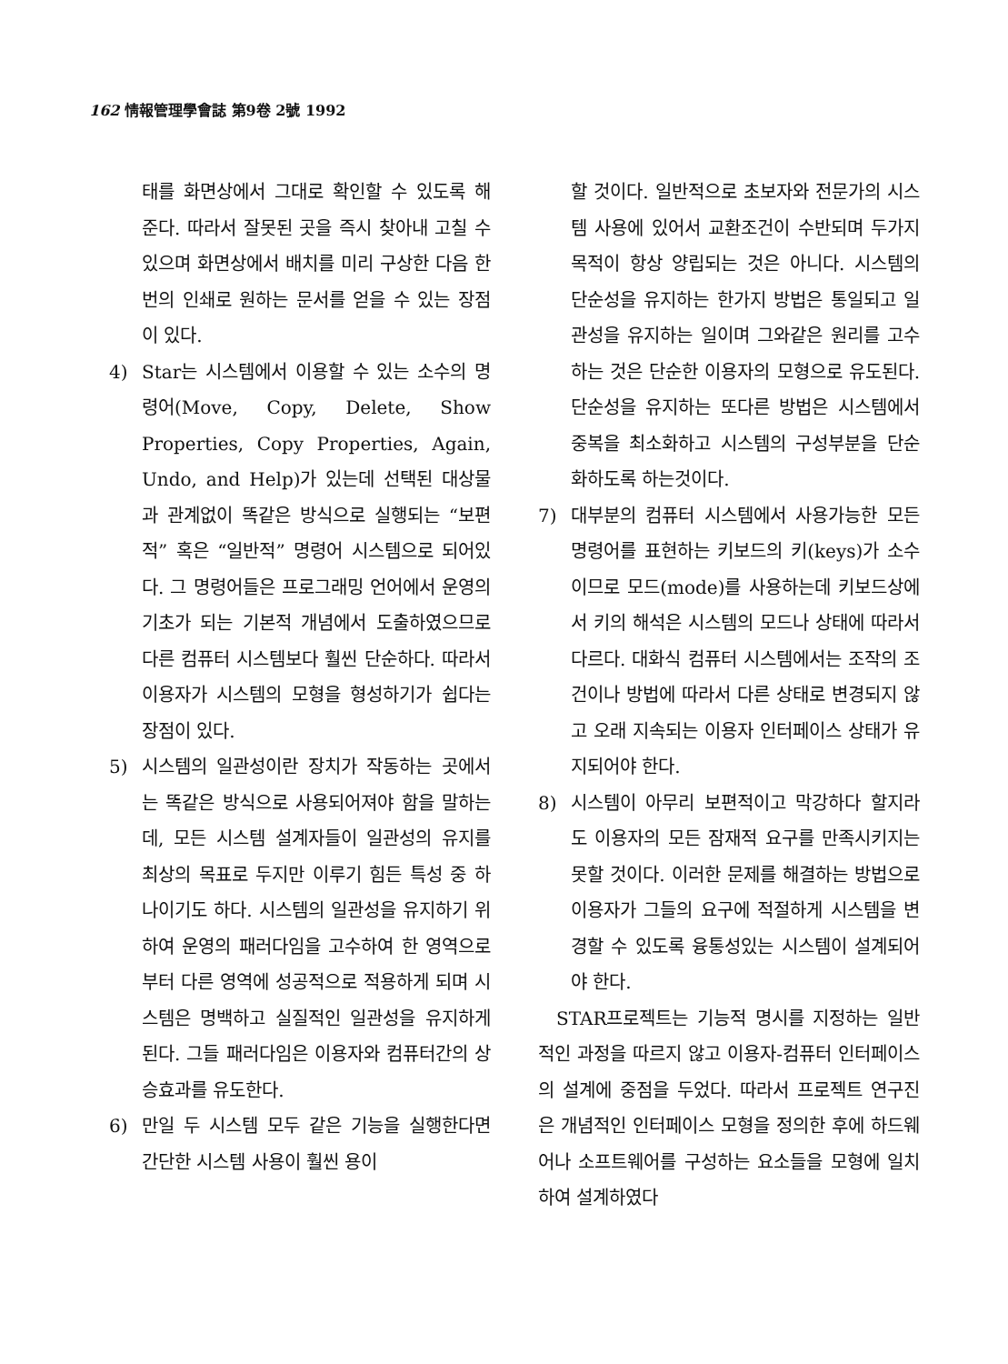162 情報管理學會誌 第9卷 2號 1992
태를 화면상에서 그대로 확인할 수 있도록 해 준다. 따라서 잘못된 곳을 즉시 찾아내 고칠 수 있으며 화면상에서 배치를 미리 구상한 다음 한번의 인쇄로 원하는 문서를 얻을 수 있는 장점이 있다.
4) Star는 시스템에서 이용할 수 있는 소수의 명령어(Move, Copy, Delete, Show Properties, Copy Properties, Again, Undo, and Help)가 있는데 선택된 대상물과 관계없이 똑같은 방식으로 실행되는 “보편적” 혹은 “일반적” 명령어 시스템으로 되어있다. 그 명령어들은 프로그래밍 언어에서 운영의 기초가 되는 기본적 개념에서 도출하였으므로 다른 컴퓨터 시스템보다 훨씬 단순하다. 따라서 이용자가 시스템의 모형을 형성하기가 쉽다는 장점이 있다.
5) 시스템의 일관성이란 장치가 작동하는 곳에서는 똑같은 방식으로 사용되어져야 함을 말하는데, 모든 시스템 설계자들이 일관성의 유지를 최상의 목표로 두지만 이루기 힘든 특성 중 하나이기도 하다. 시스템의 일관성을 유지하기 위하여 운영의 패러다임을 고수하여 한 영역으로부터 다른 영역에 성공적으로 적용하게 되며 시스템은 명백하고 실질적인 일관성을 유지하게 된다. 그들 패러다임은 이용자와 컴퓨터간의 상승효과를 유도한다.
6) 만일 두 시스템 모두 같은 기능을 실행한다면 간단한 시스템 사용이 훨씬 용이
할 것이다. 일반적으로 초보자와 전문가의 시스템 사용에 있어서 교환조건이 수반되며 두가지 목적이 항상 양립되는 것은 아니다. 시스템의 단순성을 유지하는 한가지 방법은 통일되고 일관성을 유지하는 일이며 그와같은 원리를 고수하는 것은 단순한 이용자의 모형으로 유도된다. 단순성을 유지하는 또다른 방법은 시스템에서 중복을 최소화하고 시스템의 구성부분을 단순화하도록 하는것이다.
7) 대부분의 컴퓨터 시스템에서 사용가능한 모든 명령어를 표현하는 키보드의 키(keys)가 소수이므로 모드(mode)를 사용하는데 키보드상에서 키의 해석은 시스템의 모드나 상태에 따라서 다르다. 대화식 컴퓨터 시스템에서는 조작의 조건이나 방법에 따라서 다른 상태로 변경되지 않고 오래 지속되는 이용자 인터페이스 상태가 유지되어야 한다.
8) 시스템이 아무리 보편적이고 막강하다 할지라도 이용자의 모든 잠재적 요구를 만족시키지는 못할 것이다. 이러한 문제를 해결하는 방법으로 이용자가 그들의 요구에 적절하게 시스템을 변경할 수 있도록 융통성있는 시스템이 설계되어야 한다.
STAR프로젝트는 기능적 명시를 지정하는 일반적인 과정을 따르지 않고 이용자-컴퓨터 인터페이스의 설계에 중점을 두었다. 따라서 프로젝트 연구진은 개념적인 인터페이스 모형을 정의한 후에 하드웨어나 소프트웨어를 구성하는 요소들을 모형에 일치하여 설계하였다